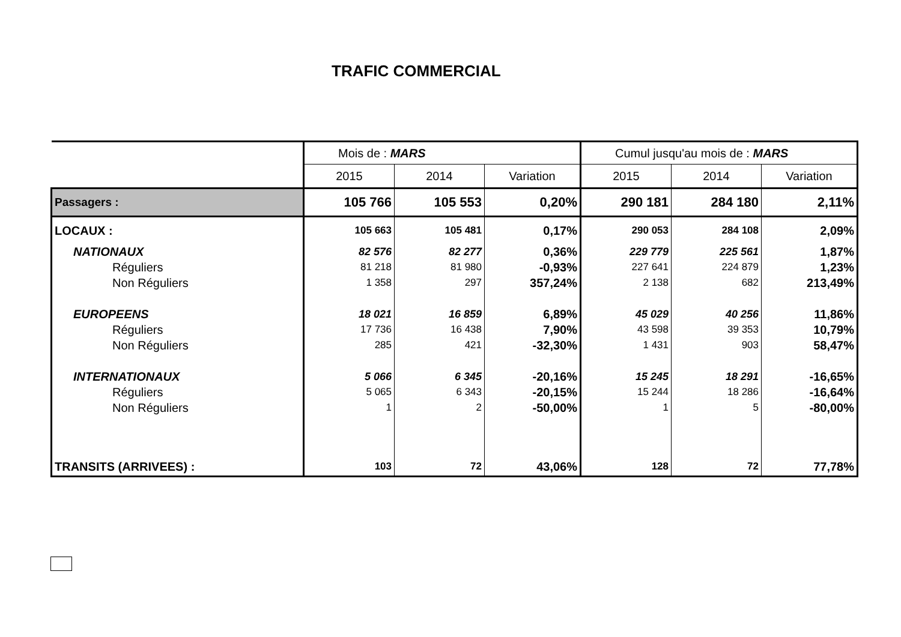TRAFIC COMMERCIAL
| | Mois de : MARS | | | Cumul jusqu'au mois de : MARS | | |
| --- | --- | --- | --- | --- | --- | --- |
| | 2015 | 2014 | Variation | 2015 | 2014 | Variation |
| Passagers : | 105 766 | 105 553 | 0,20% | 290 181 | 284 180 | 2,11% |
| LOCAUX : | 105 663 | 105 481 | 0,17% | 290 053 | 284 108 | 2,09% |
| NATIONAUX | 82 576 | 82 277 | 0,36% | 229 779 | 225 561 | 1,87% |
| Réguliers | 81 218 | 81 980 | -0,93% | 227 641 | 224 879 | 1,23% |
| Non Réguliers | 1 358 | 297 | 357,24% | 2 138 | 682 | 213,49% |
| EUROPEENS | 18 021 | 16 859 | 6,89% | 45 029 | 40 256 | 11,86% |
| Réguliers | 17 736 | 16 438 | 7,90% | 43 598 | 39 353 | 10,79% |
| Non Réguliers | 285 | 421 | -32,30% | 1 431 | 903 | 58,47% |
| INTERNATIONAUX | 5 066 | 6 345 | -20,16% | 15 245 | 18 291 | -16,65% |
| Réguliers | 5 065 | 6 343 | -20,15% | 15 244 | 18 286 | -16,64% |
| Non Réguliers | 1 | 2 | -50,00% | 1 | 5 | -80,00% |
| TRANSITS (ARRIVEES) : | 103 | 72 | 43,06% | 128 | 72 | 77,78% |